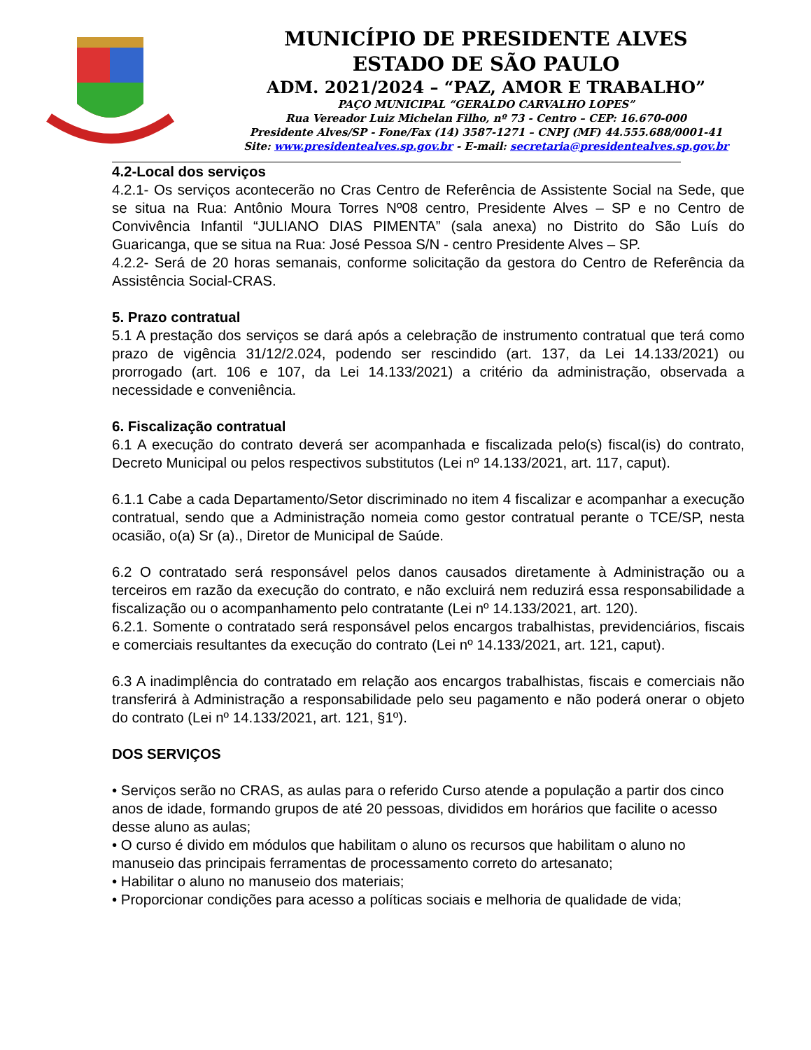MUNICÍPIO DE PRESIDENTE ALVES
ESTADO DE SÃO PAULO
ADM. 2021/2024 – “PAZ, AMOR E TRABALHO”
PAÇO MUNICIPAL “GERALDO CARVALHO LOPES”
Rua Vereador Luiz Michelan Filho, nº 73 - Centro – CEP: 16.670-000
Presidente Alves/SP - Fone/Fax (14) 3587-1271 – CNPJ (MF) 44.555.688/0001-41
Site: www.presidentealves.sp.gov.br - E-mail: secretaria@presidentealves.sp.gov.br
4.2-Local dos serviços
4.2.1- Os serviços acontecerão no Cras Centro de Referência de Assistente Social na Sede, que se situa na Rua: Antônio Moura Torres Nº08 centro, Presidente Alves – SP e no Centro de Convivência Infantil “JULIANO DIAS PIMENTA” (sala anexa) no Distrito do São Luís do Guaricanga, que se situa na Rua: José Pessoa S/N - centro Presidente Alves – SP.
4.2.2- Será de 20 horas semanais, conforme solicitação da gestora do Centro de Referência da Assistência Social-CRAS.
5. Prazo contratual
5.1 A prestação dos serviços se dará após a celebração de instrumento contratual que terá como prazo de vigência 31/12/2.024, podendo ser rescindido (art. 137, da Lei 14.133/2021) ou prorrogado (art. 106 e 107, da Lei 14.133/2021) a critério da administração, observada a necessidade e conveniência.
6. Fiscalização contratual
6.1 A execução do contrato deverá ser acompanhada e fiscalizada pelo(s) fiscal(is) do contrato, Decreto Municipal ou pelos respectivos substitutos (Lei nº 14.133/2021, art. 117, caput).
6.1.1 Cabe a cada Departamento/Setor discriminado no item 4 fiscalizar e acompanhar a execução contratual, sendo que a Administração nomeia como gestor contratual perante o TCE/SP, nesta ocasião, o(a) Sr (a)., Diretor de Municipal de Saúde.
6.2 O contratado será responsável pelos danos causados diretamente à Administração ou a terceiros em razão da execução do contrato, e não excluirá nem reduzirá essa responsabilidade a fiscalização ou o acompanhamento pelo contratante (Lei nº 14.133/2021, art. 120).
6.2.1. Somente o contratado será responsável pelos encargos trabalhistas, previdenciários, fiscais e comerciais resultantes da execução do contrato (Lei nº 14.133/2021, art. 121, caput).
6.3 A inadimplência do contratado em relação aos encargos trabalhistas, fiscais e comerciais não transferirá à Administração a responsabilidade pelo seu pagamento e não poderá onerar o objeto do contrato (Lei nº 14.133/2021, art. 121, §1º).
DOS SERVIÇOS
• Serviços serão no CRAS, as aulas para o referido Curso atende a população a partir dos cinco anos de idade, formando grupos de até 20 pessoas, divididos em horários que facilite o acesso desse aluno as aulas;
• O curso é divido em módulos que habilitam o aluno os recursos que habilitam o aluno no manuseio das principais ferramentas de processamento correto do artesanato;
• Habilitar o aluno no manuseio dos materiais;
• Proporcionar condições para acesso a políticas sociais e melhoria de qualidade de vida;